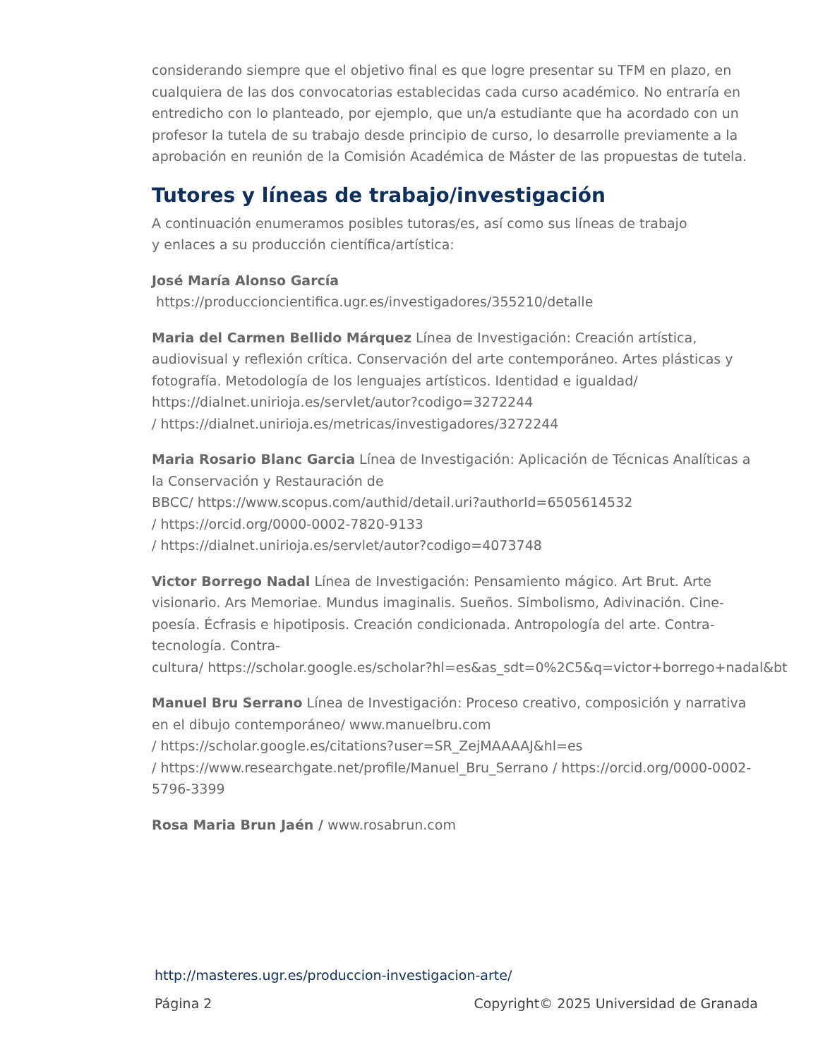considerando siempre que el objetivo final es que logre presentar su TFM en plazo, en cualquiera de las dos convocatorias establecidas cada curso académico. No entraría en entredicho con lo planteado, por ejemplo, que un/a estudiante que ha acordado con un profesor la tutela de su trabajo desde principio de curso, lo desarrolle previamente a la aprobación en reunión de la Comisión Académica de Máster de las propuestas de tutela.
Tutores y líneas de trabajo/investigación
A continuación enumeramos posibles tutoras/es, así como sus líneas de trabajo
y enlaces a su producción científica/artística:
José María Alonso García
https://produccioncientifica.ugr.es/investigadores/355210/detalle
Maria del Carmen Bellido Márquez Línea de Investigación: Creación artística, audiovisual y reflexión crítica. Conservación del arte contemporáneo. Artes plásticas y fotografía. Metodología de los lenguajes artísticos. Identidad e igualdad/ https://dialnet.unirioja.es/servlet/autor?codigo=3272244
/ https://dialnet.unirioja.es/metricas/investigadores/3272244
Maria Rosario Blanc Garcia Línea de Investigación: Aplicación de Técnicas Analíticas a la Conservación y Restauración de
BBCC/ https://www.scopus.com/authid/detail.uri?authorId=6505614532
/ https://orcid.org/0000-0002-7820-9133
/ https://dialnet.unirioja.es/servlet/autor?codigo=4073748
Victor Borrego Nadal Línea de Investigación: Pensamiento mágico. Art Brut. Arte visionario. Ars Memoriae. Mundus imaginalis. Sueños. Simbolismo, Adivinación. Cine-poesía. Écfrasis e hipotiposis. Creación condicionada. Antropología del arte. Contra-tecnología. Contra-
cultura/ https://scholar.google.es/scholar?hl=es&as_sdt=0%2C5&q=victor+borrego+nadal&bt
Manuel Bru Serrano Línea de Investigación: Proceso creativo, composición y narrativa en el dibujo contemporáneo/ www.manuelbru.com
/ https://scholar.google.es/citations?user=SR_ZejMAAAAJ&hl=es
/ https://www.researchgate.net/profile/Manuel_Bru_Serrano / https://orcid.org/0000-0002-5796-3399
Rosa Maria Brun Jaén / www.rosabrun.com
http://masteres.ugr.es/produccion-investigacion-arte/
Página 2 Copyright© 2025 Universidad de Granada